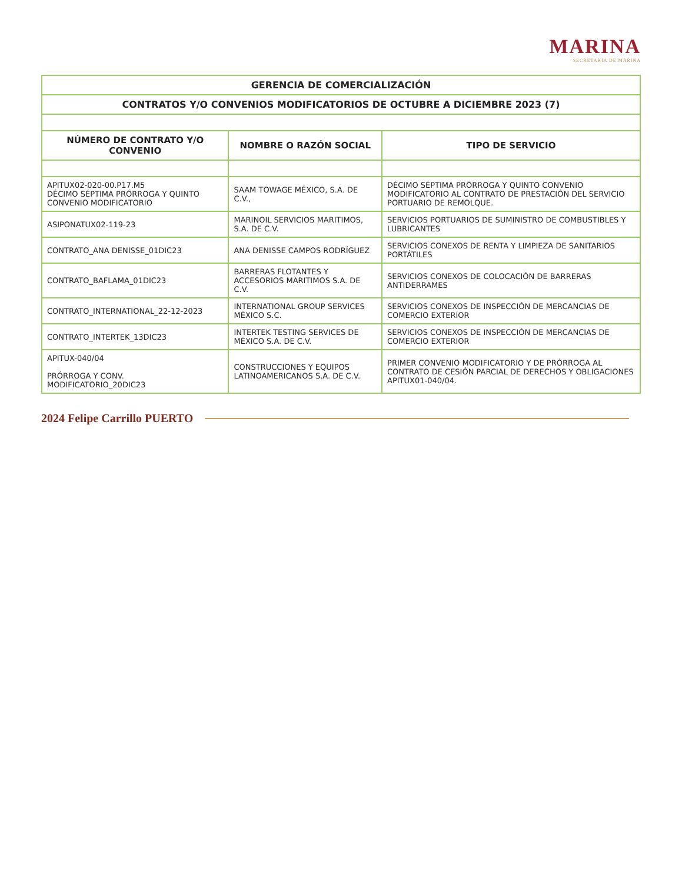MARINA
SECRETARÍA DE MARINA
| GERENCIA DE COMERCIALIZACIÓN | | |
| CONTRATOS Y/O CONVENIOS MODIFICATORIOS DE OCTUBRE A DICIEMBRE 2023 (7) | | |
| NÚMERO DE CONTRATO Y/O CONVENIO | NOMBRE O RAZÓN SOCIAL | TIPO DE SERVICIO |
| APITUX02-020-00.P17.M5 DÉCIMO SÉPTIMA PRÓRROGA Y QUINTO CONVENIO MODIFICATORIO | SAAM TOWAGE MÉXICO, S.A. DE C.V., | DÉCIMO SÉPTIMA PRÓRROGA Y QUINTO CONVENIO MODIFICATORIO AL CONTRATO DE PRESTACIÓN DEL SERVICIO PORTUARIO DE REMOLQUE. |
| ASIPONATUX02-119-23 | MARINOIL SERVICIOS MARITIMOS, S.A. DE C.V. | SERVICIOS PORTUARIOS DE SUMINISTRO DE COMBUSTIBLES Y LUBRICANTES |
| CONTRATO_ANA DENISSE_01DIC23 | ANA DENISSE CAMPOS RODRÍGUEZ | SERVICIOS CONEXOS DE RENTA Y LIMPIEZA DE SANITARIOS PORTÁTILES |
| CONTRATO_BAFLAMA_01DIC23 | BARRERAS FLOTANTES Y ACCESORIOS MARITIMOS S.A. DE C.V. | SERVICIOS CONEXOS DE COLOCACIÓN DE BARRERAS ANTIDERRAMES |
| CONTRATO_INTERNATIONAL_22-12-2023 | INTERNATIONAL GROUP SERVICES MÉXICO S.C. | SERVICIOS CONEXOS DE INSPECCIÓN DE MERCANCIAS DE COMERCIO EXTERIOR |
| CONTRATO_INTERTEK_13DIC23 | INTERTEK TESTING SERVICES DE MÉXICO S.A. DE C.V. | SERVICIOS CONEXOS DE INSPECCIÓN DE MERCANCIAS DE COMERCIO EXTERIOR |
| APITUX-040/04 PRÓRROGA Y CONV. MODIFICATORIO_20DIC23 | CONSTRUCCIONES Y EQUIPOS LATINOAMERICANOS S.A. DE C.V. | PRIMER CONVENIO MODIFICATORIO Y DE PRÓRROGA AL CONTRATO DE CESIÓN PARCIAL DE DERECHOS Y OBLIGACIONES APITUX01-040/04. |
2024 Felipe Carrillo PUERTO